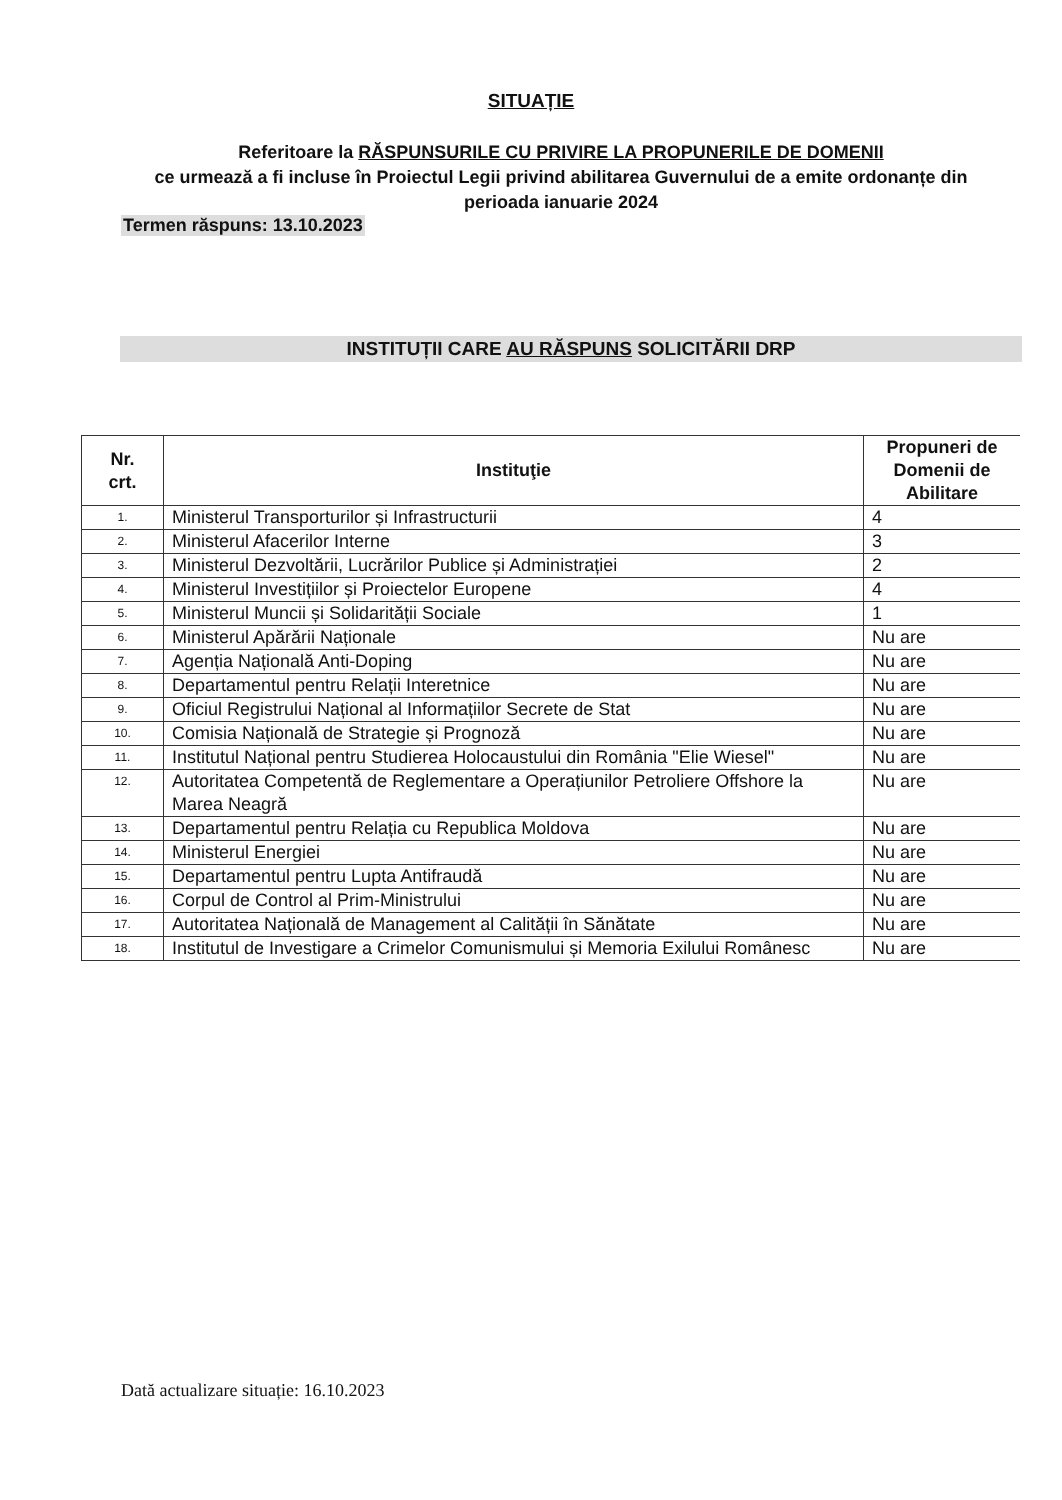SITUAȚIE
Referitoare la RĂSPUNSURILE CU PRIVIRE LA PROPUNERILE DE DOMENII
ce urmează a fi incluse în Proiectul Legii privind abilitarea Guvernului de a emite ordonanțe din perioada ianuarie 2024
Termen răspuns: 13.10.2023
INSTITUȚII CARE AU RĂSPUNS SOLICITĂRII DRP
| Nr. crt. | Instituţie | Propuneri de Domenii de Abilitare |
| --- | --- | --- |
| 1. | Ministerul Transporturilor și Infrastructurii | 4 |
| 2. | Ministerul Afacerilor Interne | 3 |
| 3. | Ministerul Dezvoltării, Lucrărilor Publice și Administrației | 2 |
| 4. | Ministerul Investițiilor și Proiectelor Europene | 4 |
| 5. | Ministerul Muncii și Solidarității Sociale | 1 |
| 6. | Ministerul Apărării Naționale | Nu are |
| 7. | Agenția Națională Anti-Doping | Nu are |
| 8. | Departamentul pentru Relații Interetnice | Nu are |
| 9. | Oficiul Registrului Național al Informațiilor Secrete de Stat | Nu are |
| 10. | Comisia Națională de Strategie și Prognoză | Nu are |
| 11. | Institutul Național pentru Studierea Holocaustului din România "Elie Wiesel" | Nu are |
| 12. | Autoritatea Competentă de Reglementare a Operațiunilor Petroliere Offshore la Marea Neagră | Nu are |
| 13. | Departamentul pentru Relația cu Republica Moldova | Nu are |
| 14. | Ministerul Energiei | Nu are |
| 15. | Departamentul pentru Lupta Antifraudă | Nu are |
| 16. | Corpul de Control al Prim-Ministrului | Nu are |
| 17. | Autoritatea Națională de Management al Calității în Sănătate | Nu are |
| 18. | Institutul de Investigare a Crimelor Comunismului și Memoria Exilului Românesc | Nu are |
Dată actualizare situație: 16.10.2023